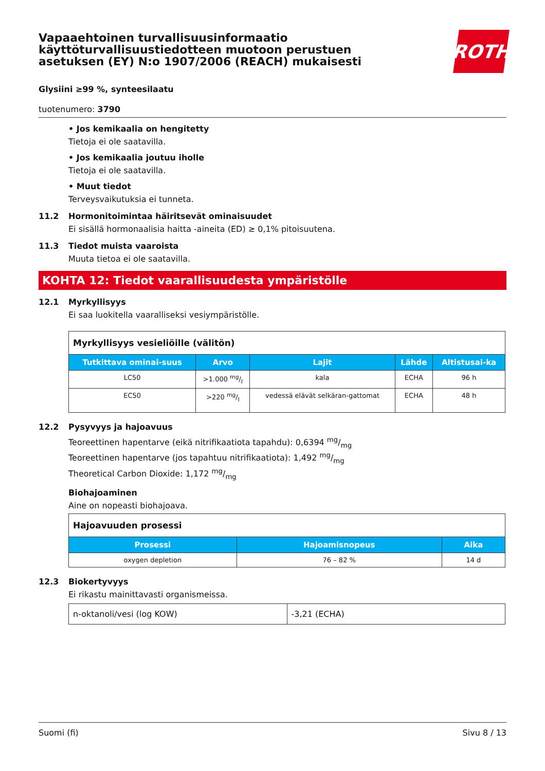Vapaaehtoinen turvallisuusinformaatio
käyttöturvallisuustiedotteen muotoon perustuen
asetuksen (EY) N:o 1907/2006 (REACH) mukaisesti
ROTH
Glysiini ≥99 %, synteesilaatu
tuotenumero: 3790
• Jos kemikaalia on hengitetty
Tietoja ei ole saatavilla.
• Jos kemikaalia joutuu iholle
Tietoja ei ole saatavilla.
• Muut tiedot
Terveysvaikutuksia ei tunneta.
11.2 Hormonitoimintaa häiritsevät ominaisuudet
Ei sisällä hormonaalisia haitta -aineita (ED) ≥ 0,1% pitoisuutena.
11.3 Tiedot muista vaaroista
Muuta tietoa ei ole saatavilla.
KOHTA 12: Tiedot vaarallisuudesta ympäristölle
12.1 Myrkyllisyys
Ei saa luokitella vaaralliseksi vesiympäristölle.
| Myrkyllisyys vesieliöille (välitön) | | | | |
| Tutkittava ominai-suus | Arvo | Lajit | Lähde | Altistusai-ka |
| LC50 | >1.000 mg/l | kala | ECHA | 96 h |
| EC50 | >220 mg/l | vedessä elävät selkäran-gattomat | ECHA | 48 h |
12.2 Pysyvyys ja hajoavuus
Teoreettinen hapentarve (eikä nitrifikaatiota tapahdu): 0,6394 mg/mg
Teoreettinen hapentarve (jos tapahtuu nitrifikaatiota): 1,492 mg/mg
Theoretical Carbon Dioxide: 1,172 mg/mg
Biohajoaminen
Aine on nopeasti biohajoava.
| Hajoavuuden prosessi | | |
| Prosessi | Hajoamisnopeus | Aika |
| oxygen depletion | 76 – 82 % | 14 d |
12.3 Biokertyvyys
Ei rikastu mainittavasti organismeissa.
| n-oktanoli/vesi (log KOW) | -3,21 (ECHA) |
Suomi (fi) Sivu 8 / 13